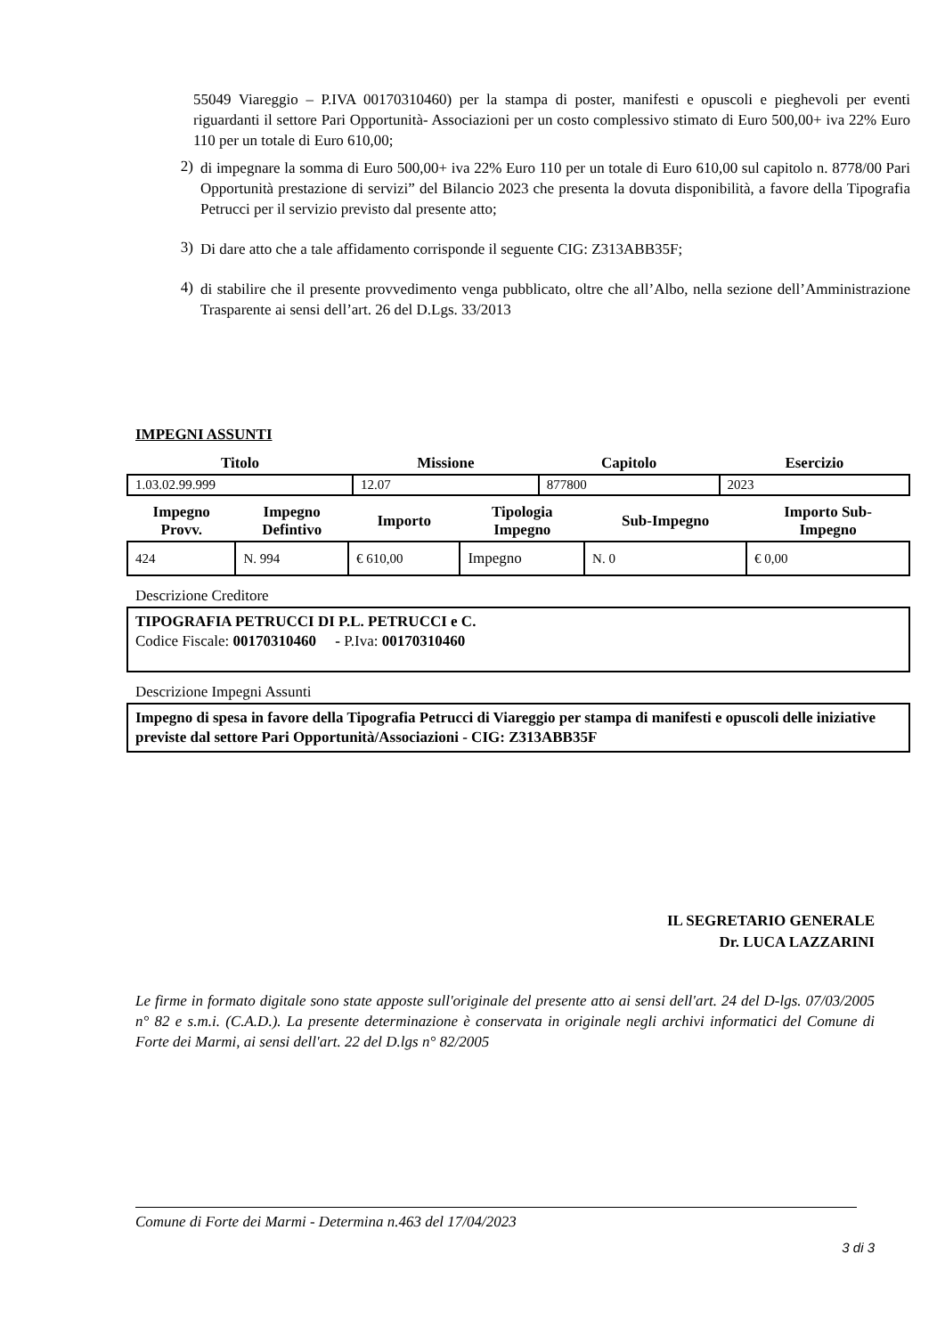55049 Viareggio – P.IVA 00170310460) per la stampa di poster, manifesti e opuscoli e pieghevoli per eventi riguardanti il settore Pari Opportunità- Associazioni per un costo complessivo stimato di Euro 500,00+ iva 22% Euro 110 per un totale di Euro 610,00;
2)
di impegnare la somma di Euro 500,00+ iva 22% Euro 110 per un totale di Euro 610,00 sul capitolo n. 8778/00 Pari Opportunità prestazione di servizi” del Bilancio 2023 che presenta la dovuta disponibilità, a favore della Tipografia Petrucci per il servizio previsto dal presente atto;
3)
Di dare atto che a tale affidamento corrisponde il seguente CIG: Z313ABB35F;
4)
di stabilire che il presente provvedimento venga pubblicato, oltre che all’Albo, nella sezione dell’Amministrazione Trasparente ai sensi dell’art. 26 del D.Lgs. 33/2013
IMPEGNI ASSUNTI
| Titolo | Missione | Capitolo | Esercizio |
| --- | --- | --- | --- |
| 1.03.02.99.999 | 12.07 | 877800 | 2023 |
| Impegno Provv. | Impegno Defintivo | Importo | Tipologia Impegno | Sub-Impegno | Importo Sub- Impegno |
| --- | --- | --- | --- | --- | --- |
| 424 | N. 994 | € 610,00 | Impegno | N. 0 | € 0,00 |
Descrizione Creditore
TIPOGRAFIA PETRUCCI DI P.L. PETRUCCI e C.
Codice Fiscale: 00170310460 - P.Iva: 00170310460
Descrizione Impegni Assunti
Impegno di spesa in favore della Tipografia Petrucci di Viareggio per stampa di manifesti e opuscoli delle iniziative previste dal settore Pari Opportunità/Associazioni - CIG: Z313ABB35F
IL SEGRETARIO GENERALE
Dr. LUCA LAZZARINI
Le firme in formato digitale sono state apposte sull'originale del presente atto ai sensi dell'art. 24 del D-lgs. 07/03/2005 n° 82 e s.m.i. (C.A.D.). La presente determinazione è conservata in originale negli archivi informatici del Comune di Forte dei Marmi, ai sensi dell'art. 22 del D.lgs n° 82/2005
Comune di Forte dei Marmi - Determina n.463 del 17/04/2023
3 di 3